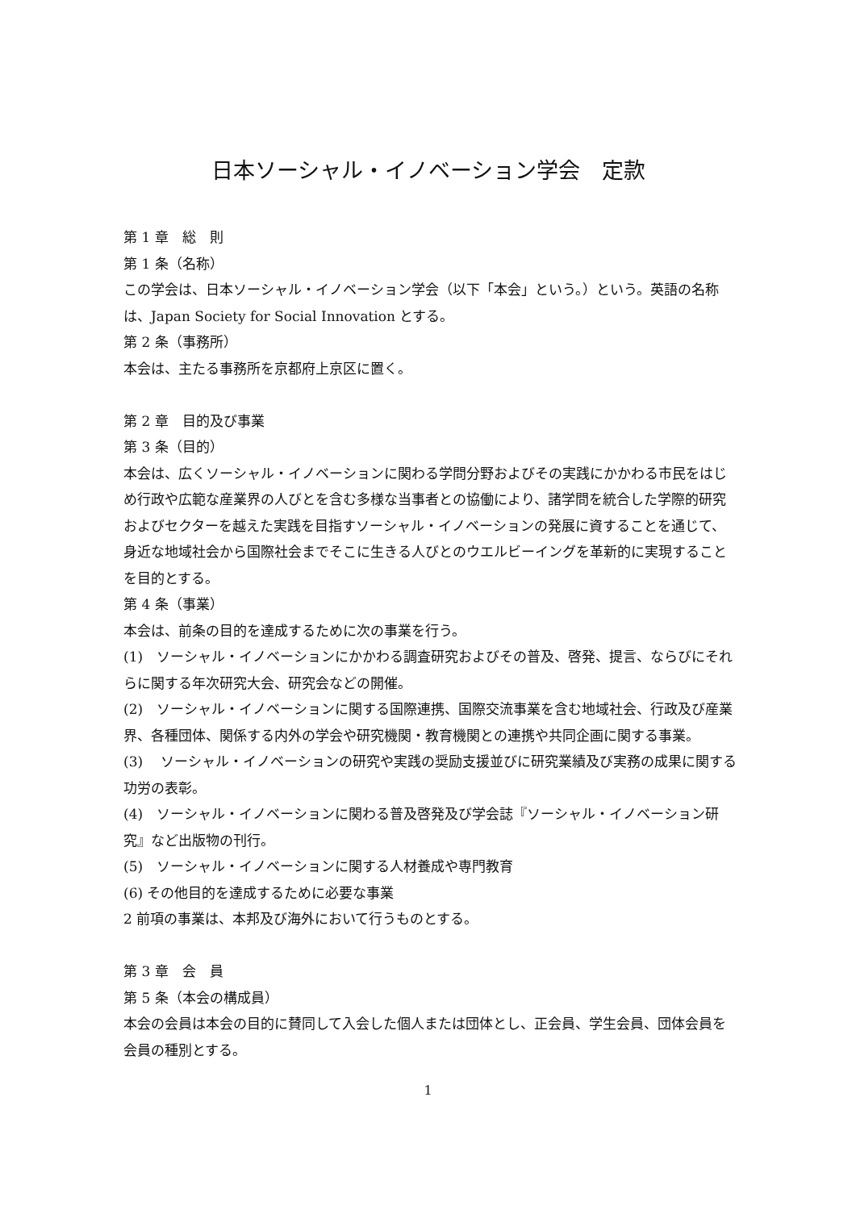日本ソーシャル・イノベーション学会　定款
第 1 章　総　則
第 1 条（名称）
この学会は、日本ソーシャル・イノベーション学会（以下「本会」という。）という。英語の名称は、Japan Society for Social Innovation とする。
第 2 条（事務所）
本会は、主たる事務所を京都府上京区に置く。
第 2 章　目的及び事業
第 3 条（目的）
本会は、広くソーシャル・イノベーションに関わる学問分野およびその実践にかかわる市民をはじめ行政や広範な産業界の人びとを含む多様な当事者との協働により、諸学問を統合した学際的研究およびセクターを越えた実践を目指すソーシャル・イノベーションの発展に資することを通じて、身近な地域社会から国際社会までそこに生きる人びとのウエルビーイングを革新的に実現することを目的とする。
第 4 条（事業）
本会は、前条の目的を達成するために次の事業を行う。
(1)　ソーシャル・イノベーションにかかわる調査研究およびその普及、啓発、提言、ならびにそれらに関する年次研究大会、研究会などの開催。
(2)　ソーシャル・イノベーションに関する国際連携、国際交流事業を含む地域社会、行政及び産業界、各種団体、関係する内外の学会や研究機関・教育機関との連携や共同企画に関する事業。
(3)　 ソーシャル・イノベーションの研究や実践の奨励支援並びに研究業績及び実務の成果に関する功労の表彰。
(4)　ソーシャル・イノベーションに関わる普及啓発及び学会誌『ソーシャル・イノベーション研究』など出版物の刊行。
(5)　ソーシャル・イノベーションに関する人材養成や専門教育
(6) その他目的を達成するために必要な事業
2 前項の事業は、本邦及び海外において行うものとする。
第 3 章　会　員
第 5 条（本会の構成員）
本会の会員は本会の目的に賛同して入会した個人または団体とし、正会員、学生会員、団体会員を会員の種別とする。
1